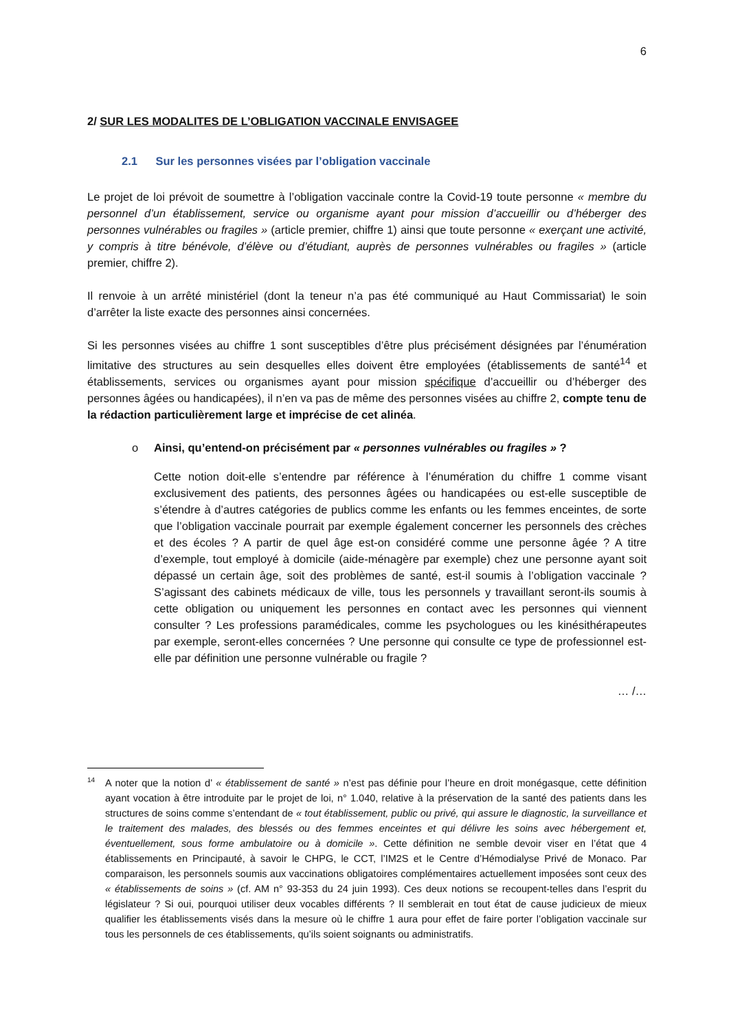6
2/ SUR LES MODALITES DE L’OBLIGATION VACCINALE ENVISAGEE
2.1 Sur les personnes visées par l’obligation vaccinale
Le projet de loi prévoit de soumettre à l’obligation vaccinale contre la Covid-19 toute personne « membre du personnel d’un établissement, service ou organisme ayant pour mission d’accueillir ou d’héberger des personnes vulnérables ou fragiles » (article premier, chiffre 1) ainsi que toute personne « exerçant une activité, y compris à titre bénévole, d’élève ou d’étudiant, auprès de personnes vulnérables ou fragiles » (article premier, chiffre 2).
Il renvoie à un arrêté ministériel (dont la teneur n’a pas été communiqué au Haut Commissariat) le soin d’arrêter la liste exacte des personnes ainsi concernées.
Si les personnes visées au chiffre 1 sont susceptibles d’être plus précisément désignées par l’énumération limitative des structures au sein desquelles elles doivent être employées (établissements de santé<sup>14</sup> et établissements, services ou organismes ayant pour mission spécifique d’accueillir ou d’héberger des personnes âgées ou handicapées), il n’en va pas de même des personnes visées au chiffre 2, compte tenu de la rédaction particulièrement large et imprécise de cet alinéa.
o Ainsi, qu’entend-on précisément par « personnes vulnérables ou fragiles » ?
Cette notion doit-elle s’entendre par référence à l’énumération du chiffre 1 comme visant exclusivement des patients, des personnes âgées ou handicapées ou est-elle susceptible de s’étendre à d’autres catégories de publics comme les enfants ou les femmes enceintes, de sorte que l’obligation vaccinale pourrait par exemple également concerner les personnels des crèches et des écoles ? A partir de quel âge est-on considéré comme une personne âgée ? A titre d’exemple, tout employé à domicile (aide-ménagère par exemple) chez une personne ayant soit dépassé un certain âge, soit des problèmes de santé, est-il soumis à l’obligation vaccinale ? S’agissant des cabinets médicaux de ville, tous les personnels y travaillant seront-ils soumis à cette obligation ou uniquement les personnes en contact avec les personnes qui viennent consulter ? Les professions paramédicales, comme les psychologues ou les kinésithérapeutes par exemple, seront-elles concernées ? Une personne qui consulte ce type de professionnel est-elle par définition une personne vulnérable ou fragile ?
… /…
14 A noter que la notion d’ « établissement de santé » n’est pas définie pour l’heure en droit monégasque, cette définition ayant vocation à être introduite par le projet de loi, n° 1.040, relative à la préservation de la santé des patients dans les structures de soins comme s’entendant de « tout établissement, public ou privé, qui assure le diagnostic, la surveillance et le traitement des malades, des blessés ou des femmes enceintes et qui délivre les soins avec hébergement et, éventuellement, sous forme ambulatoire ou à domicile ». Cette définition ne semble devoir viser en l’état que 4 établissements en Principauté, à savoir le CHPG, le CCT, l’IM2S et le Centre d’Hémodialyse Privé de Monaco. Par comparaison, les personnels soumis aux vaccinations obligatoires complémentaires actuellement imposées sont ceux des « établissements de soins » (cf. AM n° 93-353 du 24 juin 1993). Ces deux notions se recoupent-telles dans l’esprit du législateur ? Si oui, pourquoi utiliser deux vocables différents ? Il semblerait en tout état de cause judicieux de mieux qualifier les établissements visés dans la mesure où le chiffre 1 aura pour effet de faire porter l’obligation vaccinale sur tous les personnels de ces établissements, qu’ils soient soignants ou administratifs.